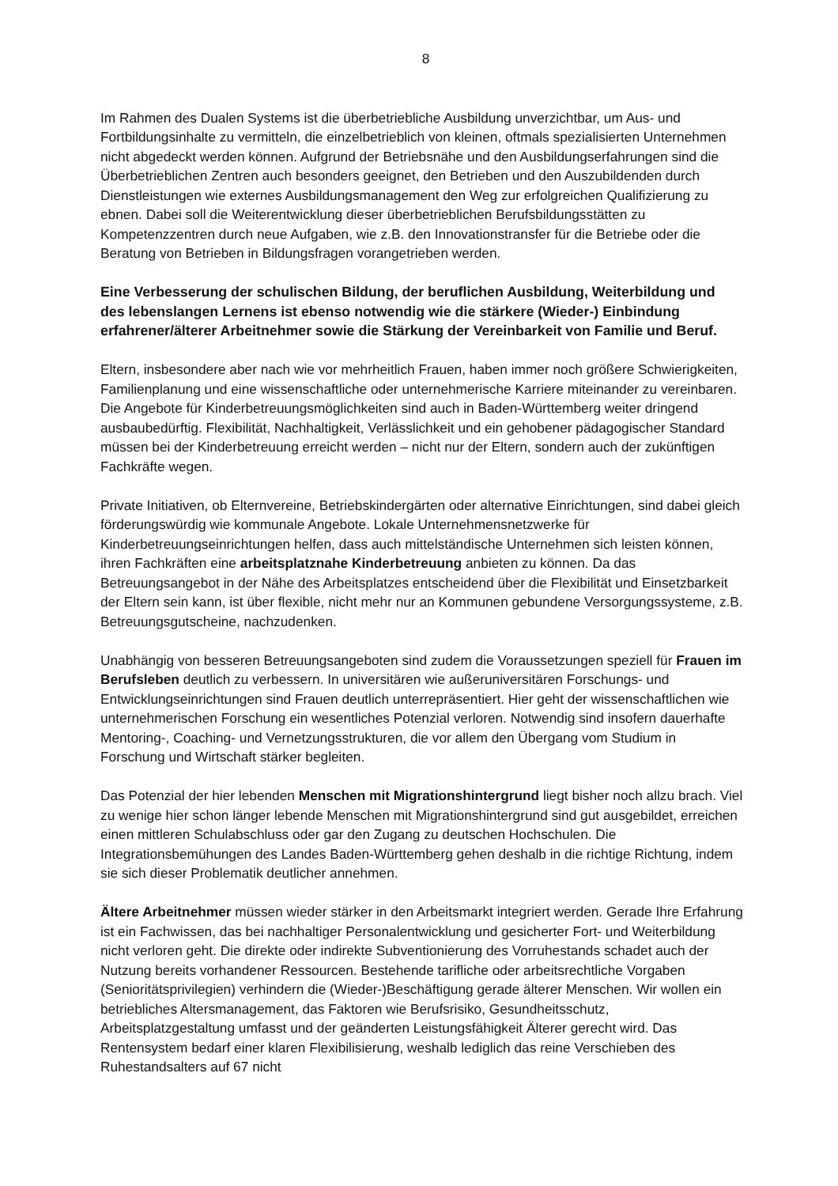8
Im Rahmen des Dualen Systems ist die überbetriebliche Ausbildung unverzichtbar, um Aus- und Fortbildungsinhalte zu vermitteln, die einzelbetrieblich von kleinen, oftmals spezialisierten Unternehmen nicht abgedeckt werden können. Aufgrund der Betriebsnähe und den Ausbildungserfahrungen sind die Überbetrieblichen Zentren auch besonders geeignet, den Betrieben und den Auszubildenden durch Dienstleistungen wie externes Ausbildungsmanagement den Weg zur erfolgreichen Qualifizierung zu ebnen. Dabei soll die Weiterentwicklung dieser überbetrieblichen Berufsbildungsstätten zu Kompetenzzentren durch neue Aufgaben, wie z.B. den Innovationstransfer für die Betriebe oder die Beratung von Betrieben in Bildungsfragen vorangetrieben werden.
Eine Verbesserung der schulischen Bildung, der beruflichen Ausbildung, Weiterbildung und des lebenslangen Lernens ist ebenso notwendig wie die stärkere (Wieder-) Einbindung erfahrener/älterer Arbeitnehmer sowie die Stärkung der Vereinbarkeit von Familie und Beruf.
Eltern, insbesondere aber nach wie vor mehrheitlich Frauen, haben immer noch größere Schwierigkeiten, Familienplanung und eine wissenschaftliche oder unternehmerische Karriere miteinander zu vereinbaren. Die Angebote für Kinderbetreuungsmöglichkeiten sind auch in Baden-Württemberg weiter dringend ausbaubedürftig. Flexibilität, Nachhaltigkeit, Verlässlichkeit und ein gehobener pädagogischer Standard müssen bei der Kinderbetreuung erreicht werden – nicht nur der Eltern, sondern auch der zukünftigen Fachkräfte wegen.
Private Initiativen, ob Elternvereine, Betriebskindergärten oder alternative Einrichtungen, sind dabei gleich förderungswürdig wie kommunale Angebote. Lokale Unternehmensnetzwerke für Kinderbetreuungseinrichtungen helfen, dass auch mittelständische Unternehmen sich leisten können, ihren Fachkräften eine arbeitsplatznahe Kinderbetreuung anbieten zu können. Da das Betreuungsangebot in der Nähe des Arbeitsplatzes entscheidend über die Flexibilität und Einsetzbarkeit der Eltern sein kann, ist über flexible, nicht mehr nur an Kommunen gebundene Versorgungssysteme, z.B. Betreuungsgutscheine, nachzudenken.
Unabhängig von besseren Betreuungsangeboten sind zudem die Voraussetzungen speziell für Frauen im Berufsleben deutlich zu verbessern. In universitären wie außeruniversitären Forschungs- und Entwicklungseinrichtungen sind Frauen deutlich unterrepräsentiert. Hier geht der wissenschaftlichen wie unternehmerischen Forschung ein wesentliches Potenzial verloren. Notwendig sind insofern dauerhafte Mentoring-, Coaching- und Vernetzungsstrukturen, die vor allem den Übergang vom Studium in Forschung und Wirtschaft stärker begleiten.
Das Potenzial der hier lebenden Menschen mit Migrationshintergrund liegt bisher noch allzu brach. Viel zu wenige hier schon länger lebende Menschen mit Migrationshintergrund sind gut ausgebildet, erreichen einen mittleren Schulabschluss oder gar den Zugang zu deutschen Hochschulen. Die Integrationsbemühungen des Landes Baden-Württemberg gehen deshalb in die richtige Richtung, indem sie sich dieser Problematik deutlicher annehmen.
Ältere Arbeitnehmer müssen wieder stärker in den Arbeitsmarkt integriert werden. Gerade Ihre Erfahrung ist ein Fachwissen, das bei nachhaltiger Personalentwicklung und gesicherter Fort- und Weiterbildung nicht verloren geht. Die direkte oder indirekte Subventionierung des Vorruhestands schadet auch der Nutzung bereits vorhandener Ressourcen. Bestehende tarifliche oder arbeitsrechtliche Vorgaben (Senioritätsprivilegien) verhindern die (Wieder-)Beschäftigung gerade älterer Menschen. Wir wollen ein betriebliches Altersmanagement, das Faktoren wie Berufsrisiko, Gesundheitsschutz, Arbeitsplatzgestaltung umfasst und der geänderten Leistungsfähigkeit Älterer gerecht wird. Das Rentensystem bedarf einer klaren Flexibilisierung, weshalb lediglich das reine Verschieben des Ruhestandsalters auf 67 nicht